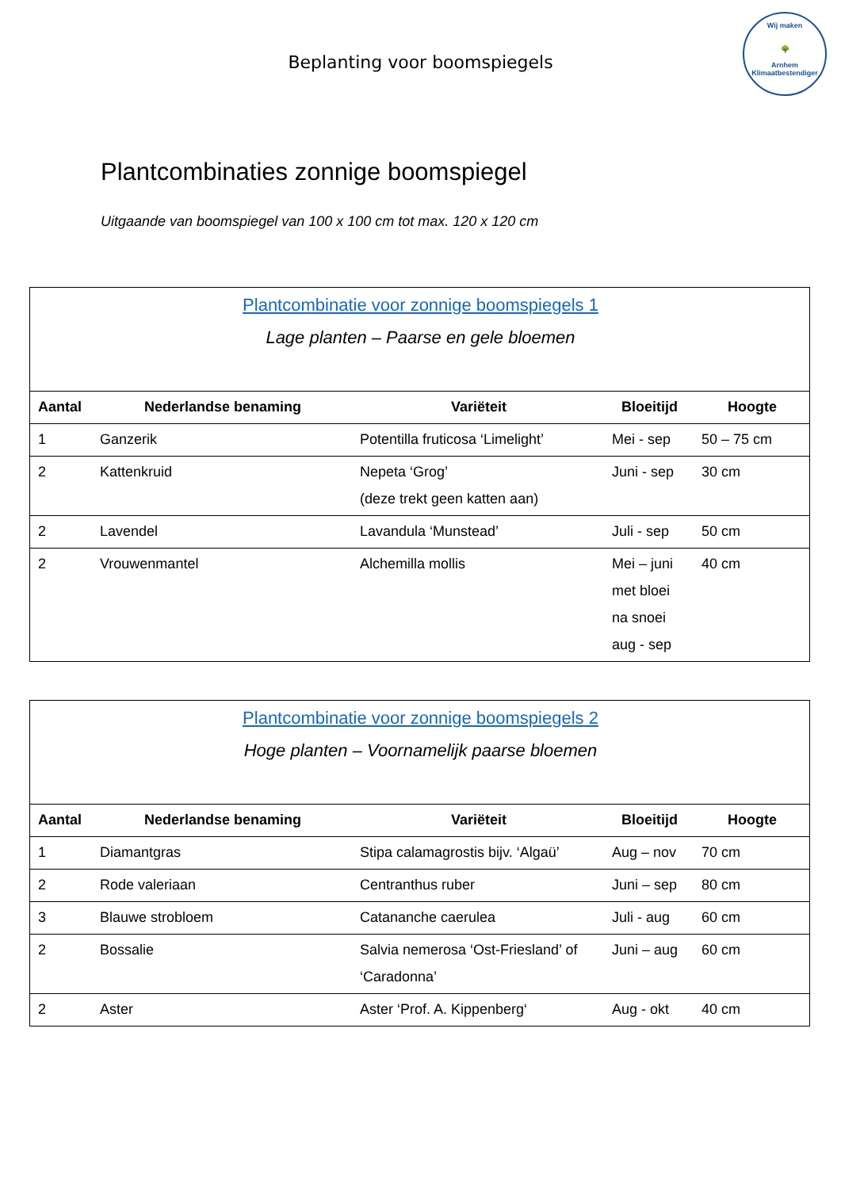Beplanting voor boomspiegels
Wij maken
🌳
Arnhem Klimaatbestendiger
Plantcombinaties zonnige boomspiegel
Uitgaande van boomspiegel van 100 x 100 cm tot max. 120 x 120 cm
| Plantcombinatie voor zonnige boomspiegels 1 Lage planten – Paarse en gele bloemen | | | | |
| Aantal | Nederlandse benaming | Variëteit | Bloeitijd | Hoogte |
| 1 | Ganzerik | Potentilla fruticosa ‘Limelight’ | Mei - sep | 50 – 75 cm |
| 2 | Kattenkruid | Nepeta ‘Grog’ (deze trekt geen katten aan) | Juni - sep | 30 cm |
| 2 | Lavendel | Lavandula ‘Munstead’ | Juli - sep | 50 cm |
| 2 | Vrouwenmantel | Alchemilla mollis | Mei – juni met bloei na snoei aug - sep | 40 cm |
| Plantcombinatie voor zonnige boomspiegels 2 Hoge planten – Voornamelijk paarse bloemen | | | | |
| Aantal | Nederlandse benaming | Variëteit | Bloeitijd | Hoogte |
| 1 | Diamantgras | Stipa calamagrostis bijv. ‘Algaü’ | Aug – nov | 70 cm |
| 2 | Rode valeriaan | Centranthus ruber | Juni – sep | 80 cm |
| 3 | Blauwe strobloem | Catananche caerulea | Juli - aug | 60 cm |
| 2 | Bossalie | Salvia nemerosa ‘Ost-Friesland’ of ‘Caradonna’ | Juni – aug | 60 cm |
| 2 | Aster | Aster ‘Prof. A. Kippenberg‘ | Aug - okt | 40 cm |